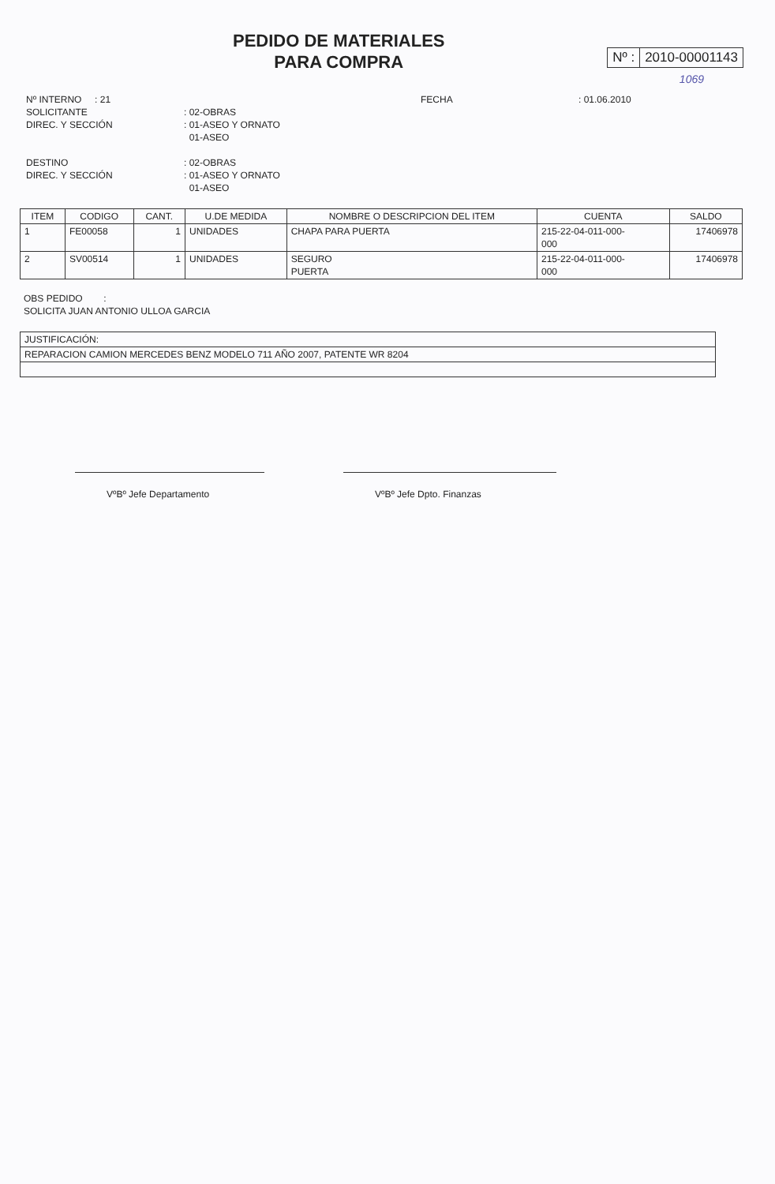PEDIDO DE MATERIALES
PARA COMPRA
Nº : 2010-00001143
1069
Nº INTERNO : 21
FECHA
: 01.06.2010
SOLICITANTE
: 02-OBRAS
DIREC. Y SECCIÓN
: 01-ASEO Y ORNATO
01-ASEO
DESTINO
: 02-OBRAS
DIREC. Y SECCIÓN
: 01-ASEO Y ORNATO
01-ASEO
| ITEM | CODIGO | CANT. | U.DE MEDIDA | NOMBRE O DESCRIPCION DEL ITEM | CUENTA | SALDO |
| --- | --- | --- | --- | --- | --- | --- |
| 1 | FE00058 | 1 | UNIDADES | CHAPA PARA PUERTA | 215-22-04-011-000- 000 | 17406978 |
| 2 | SV00514 | 1 | UNIDADES | SEGURO PUERTA | 215-22-04-011-000- 000 | 17406978 |
OBS PEDIDO :
SOLICITA JUAN ANTONIO ULLOA GARCIA
| JUSTIFICACIÓN: |
| REPARACION CAMION MERCEDES BENZ MODELO 711 AÑO 2007, PATENTE WR 8204 |
VºBº Jefe Departamento VºBº Jefe Dpto. Finanzas